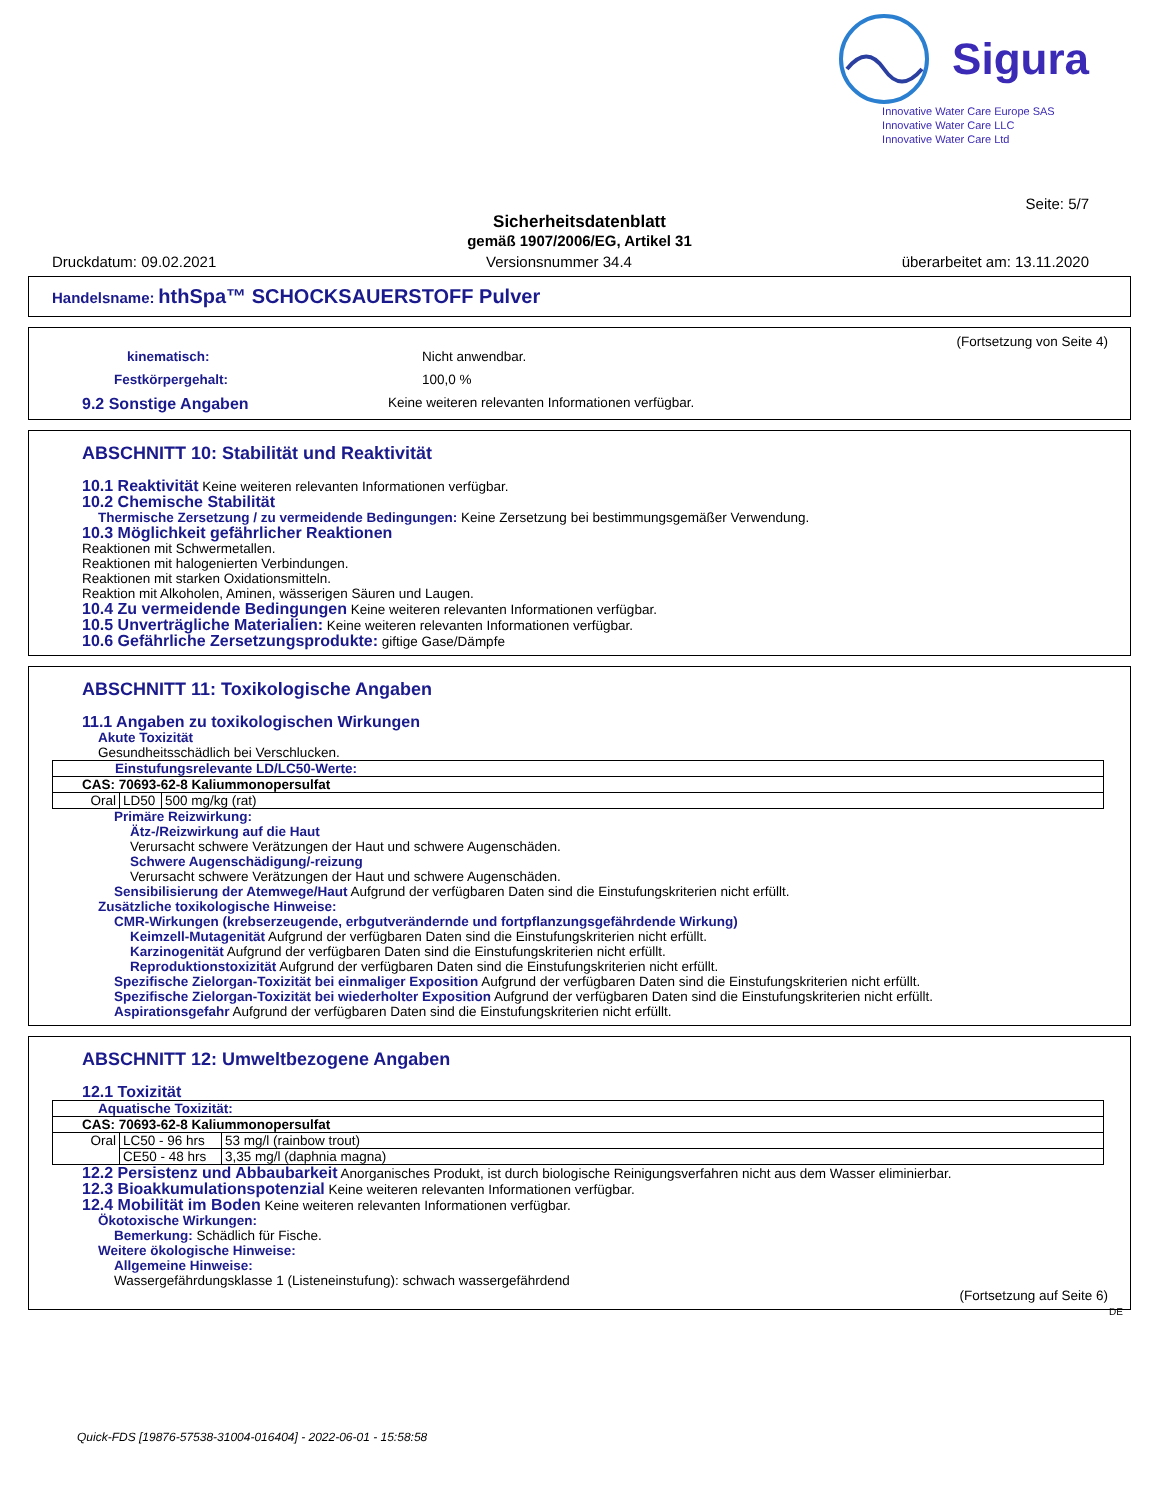Sigura
Innovative Water Care Europe SAS
Innovative Water Care LLC
Innovative Water Care Ltd
Seite: 5/7
Sicherheitsdatenblatt
gemäß 1907/2006/EG, Artikel 31
Druckdatum: 09.02.2021 Versionsnummer 34.4 überarbeitet am: 13.11.2020
Handelsname: hthSpa™ SCHOCKSAUERSTOFF Pulver
(Fortsetzung von Seite 4)
kinematisch: Nicht anwendbar.
Festkörpergehalt: 100,0 %
9.2 Sonstige Angaben Keine weiteren relevanten Informationen verfügbar.
ABSCHNITT 10: Stabilität und Reaktivität
10.1 Reaktivität Keine weiteren relevanten Informationen verfügbar.
10.2 Chemische Stabilität
Thermische Zersetzung / zu vermeidende Bedingungen: Keine Zersetzung bei bestimmungsgemäßer Verwendung.
10.3 Möglichkeit gefährlicher Reaktionen
Reaktionen mit Schwermetallen.
Reaktionen mit halogenierten Verbindungen.
Reaktionen mit starken Oxidationsmitteln.
Reaktion mit Alkoholen, Aminen, wässerigen Säuren und Laugen.
10.4 Zu vermeidende Bedingungen Keine weiteren relevanten Informationen verfügbar.
10.5 Unverträgliche Materialien: Keine weiteren relevanten Informationen verfügbar.
10.6 Gefährliche Zersetzungsprodukte: giftige Gase/Dämpfe
ABSCHNITT 11: Toxikologische Angaben
11.1 Angaben zu toxikologischen Wirkungen
Akute Toxizität
Gesundheitsschädlich bei Verschlucken.
| Einstufungsrelevante LD/LC50-Werte: | | |
| CAS: 70693-62-8 Kaliummonopersulfat | | |
| Oral | LD50 | 500 mg/kg (rat) |
Primäre Reizwirkung:
Ätz-/Reizwirkung auf die Haut
Verursacht schwere Verätzungen der Haut und schwere Augenschäden.
Schwere Augenschädigung/-reizung
Verursacht schwere Verätzungen der Haut und schwere Augenschäden.
Sensibilisierung der Atemwege/Haut Aufgrund der verfügbaren Daten sind die Einstufungskriterien nicht erfüllt.
Zusätzliche toxikologische Hinweise:
CMR-Wirkungen (krebserzeugende, erbgutverändernde und fortpflanzungsgefährdende Wirkung)
Keimzell-Mutagenität Aufgrund der verfügbaren Daten sind die Einstufungskriterien nicht erfüllt.
Karzinogenität Aufgrund der verfügbaren Daten sind die Einstufungskriterien nicht erfüllt.
Reproduktionstoxizität Aufgrund der verfügbaren Daten sind die Einstufungskriterien nicht erfüllt.
Spezifische Zielorgan-Toxizität bei einmaliger Exposition Aufgrund der verfügbaren Daten sind die Einstufungskriterien nicht erfüllt.
Spezifische Zielorgan-Toxizität bei wiederholter Exposition Aufgrund der verfügbaren Daten sind die Einstufungskriterien nicht erfüllt.
Aspirationsgefahr Aufgrund der verfügbaren Daten sind die Einstufungskriterien nicht erfüllt.
ABSCHNITT 12: Umweltbezogene Angaben
12.1 Toxizität
| Aquatische Toxizität: | | |
| CAS: 70693-62-8 Kaliummonopersulfat | | |
| Oral | LC50 - 96 hrs | 53 mg/l (rainbow trout) |
| | CE50 - 48 hrs | 3,35 mg/l (daphnia magna) |
12.2 Persistenz und Abbaubarkeit Anorganisches Produkt, ist durch biologische Reinigungsverfahren nicht aus dem Wasser eliminierbar.
12.3 Bioakkumulationspotenzial Keine weiteren relevanten Informationen verfügbar.
12.4 Mobilität im Boden Keine weiteren relevanten Informationen verfügbar.
Ökotoxische Wirkungen:
Bemerkung: Schädlich für Fische.
Weitere ökologische Hinweise:
Allgemeine Hinweise:
Wassergefährdungsklasse 1 (Listeneinstufung): schwach wassergefährdend
(Fortsetzung auf Seite 6)
DE
Quick-FDS [19876-57538-31004-016404] - 2022-06-01 - 15:58:58